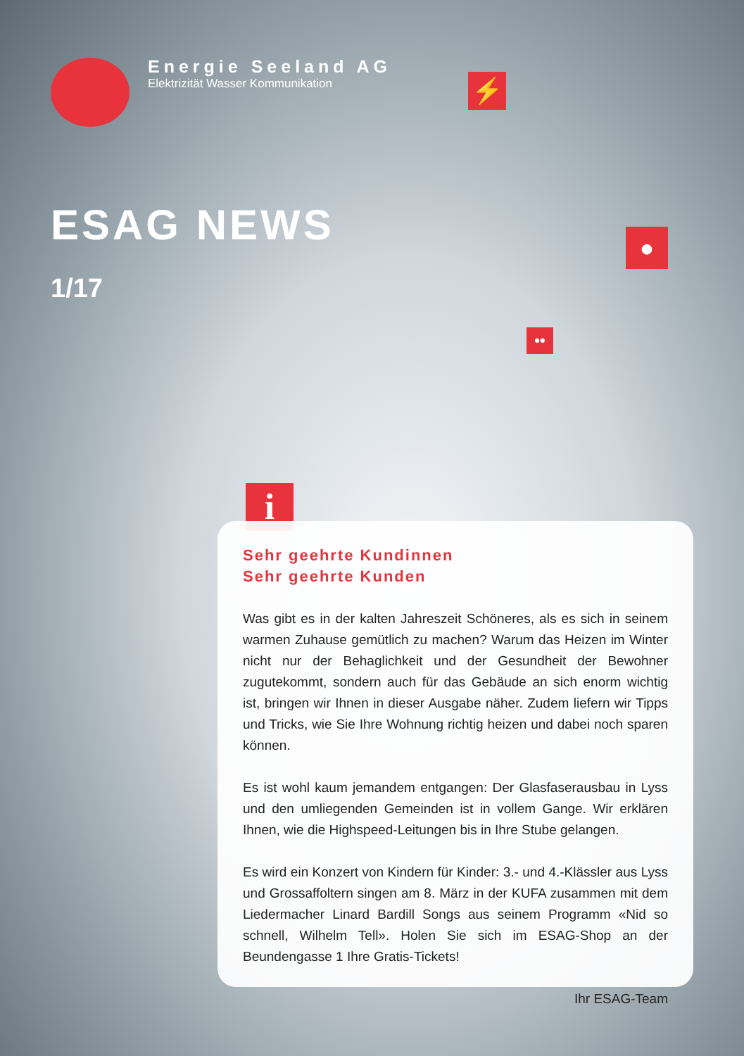Energie Seeland AG
Elektrizität Wasser Kommunikation
⚡
●
••
ESAG NEWS
1/17
i
Sehr geehrte Kundinnen
Sehr geehrte Kunden
Was gibt es in der kalten Jahreszeit Schöneres, als es sich in seinem warmen Zuhause gemütlich zu machen? Warum das Heizen im Winter nicht nur der Behaglichkeit und der Gesundheit der Bewohner zugutekommt, sondern auch für das Gebäude an sich enorm wichtig ist, bringen wir Ihnen in dieser Ausgabe näher. Zudem liefern wir Tipps und Tricks, wie Sie Ihre Wohnung richtig heizen und dabei noch sparen können.
Es ist wohl kaum jemandem entgangen: Der Glasfaserausbau in Lyss und den umliegenden Gemeinden ist in vollem Gange. Wir erklären Ihnen, wie die Highspeed-Leitungen bis in Ihre Stube gelangen.
Es wird ein Konzert von Kindern für Kinder: 3.- und 4.-Klässler aus Lyss und Grossaffoltern singen am 8. März in der KUFA zusammen mit dem Liedermacher Linard Bardill Songs aus seinem Programm «Nid so schnell, Wilhelm Tell». Holen Sie sich im ESAG-Shop an der Beundengasse 1 Ihre Gratis-Tickets!
Ihr ESAG-Team